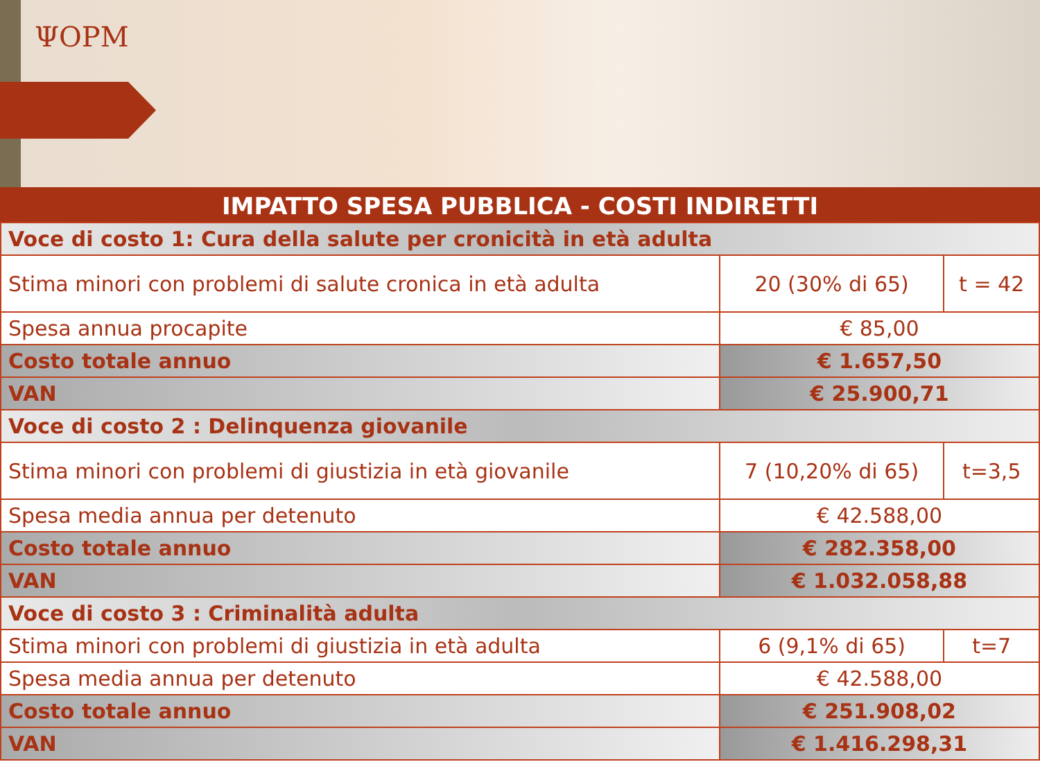ΨOPM
IMPATTO SPESA PUBBLICA - COSTI INDIRETTI
| Voce di costo 1: Cura della salute per cronicità in età adulta | | |
| Stima minori con problemi di salute cronica in età adulta | 20 (30% di 65) | t = 42 |
| Spesa annua procapite | € 85,00 | |
| Costo totale annuo | € 1.657,50 | |
| VAN | € 25.900,71 | |
| Voce di costo 2 : Delinquenza giovanile | | |
| Stima minori con problemi di giustizia in età giovanile | 7 (10,20% di 65) | t=3,5 |
| Spesa media annua per detenuto | € 42.588,00 | |
| Costo totale annuo | € 282.358,00 | |
| VAN | € 1.032.058,88 | |
| Voce di costo 3 : Criminalità adulta | | |
| Stima minori con problemi di giustizia in età adulta | 6 (9,1% di 65) | t=7 |
| Spesa media annua per detenuto | € 42.588,00 | |
| Costo totale annuo | € 251.908,02 | |
| VAN | € 1.416.298,31 | |